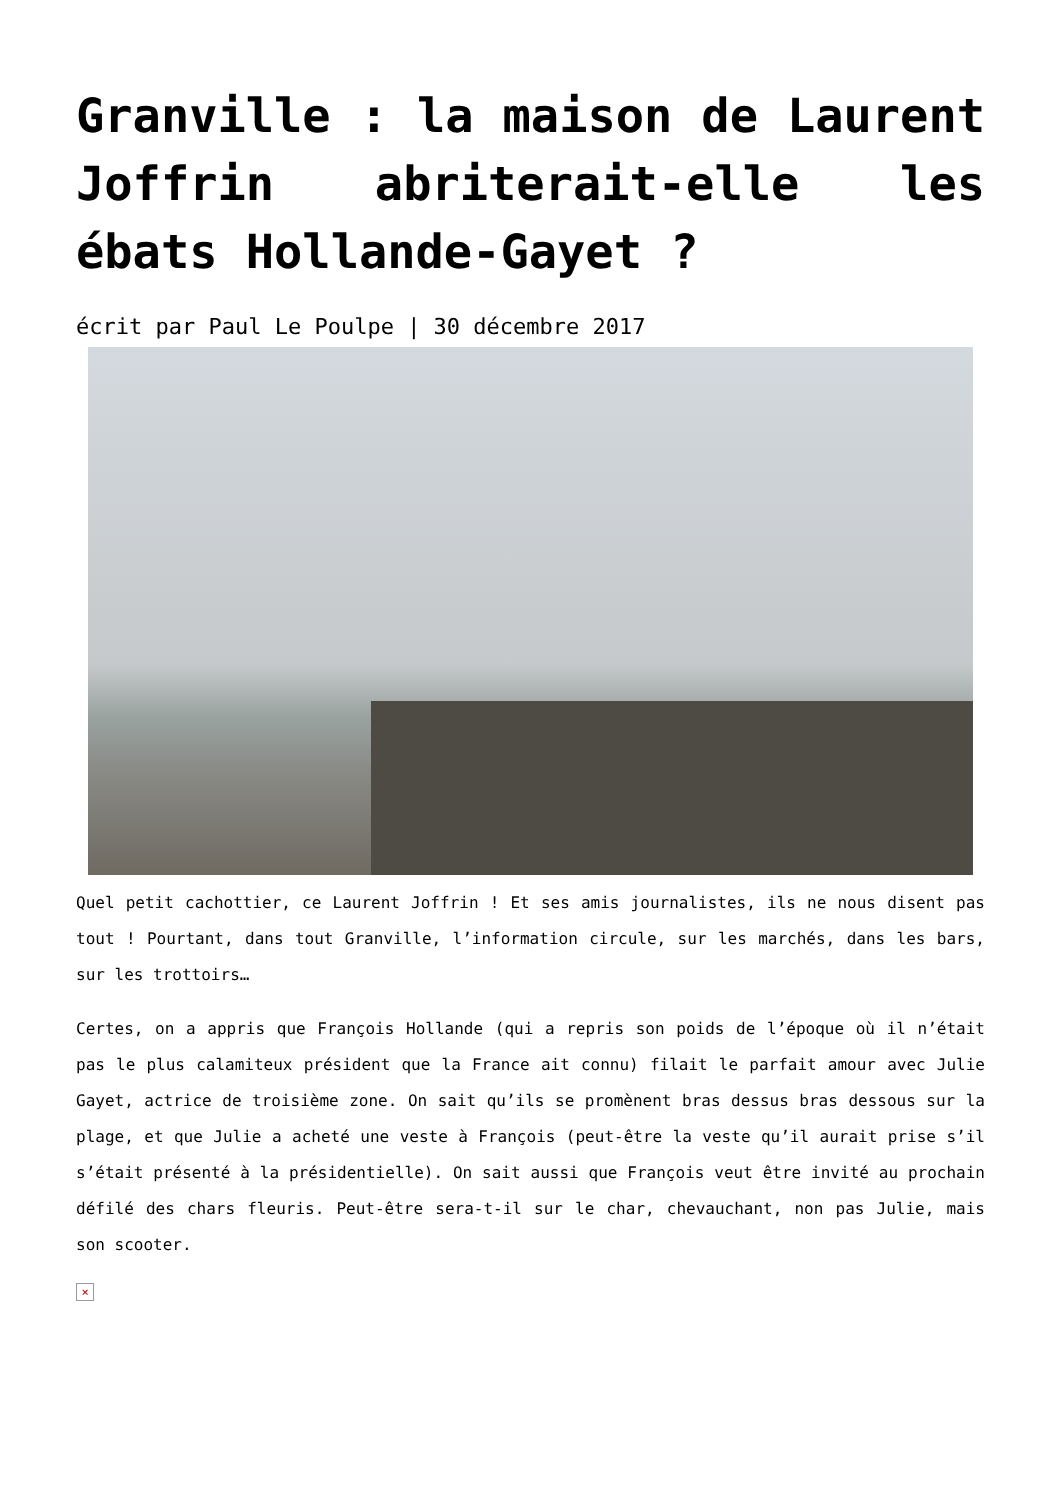Granville : la maison de Laurent Joffrin abriterait-elle les ébats Hollande-Gayet ?
écrit par Paul Le Poulpe | 30 décembre 2017
Quel petit cachottier, ce Laurent Joffrin ! Et ses amis journalistes, ils ne nous disent pas tout ! Pourtant, dans tout Granville, l’information circule, sur les marchés, dans les bars, sur les trottoirs…
Certes, on a appris que François Hollande (qui a repris son poids de l’époque où il n’était pas le plus calamiteux président que la France ait connu) filait le parfait amour avec Julie Gayet, actrice de troisième zone. On sait qu’ils se promènent bras dessus bras dessous sur la plage, et que Julie a acheté une veste à François (peut-être la veste qu’il aurait prise s’il s’était présenté à la présidentielle). On sait aussi que François veut être invité au prochain défilé des chars fleuris. Peut-être sera-t-il sur le char, chevauchant, non pas Julie, mais son scooter.
×